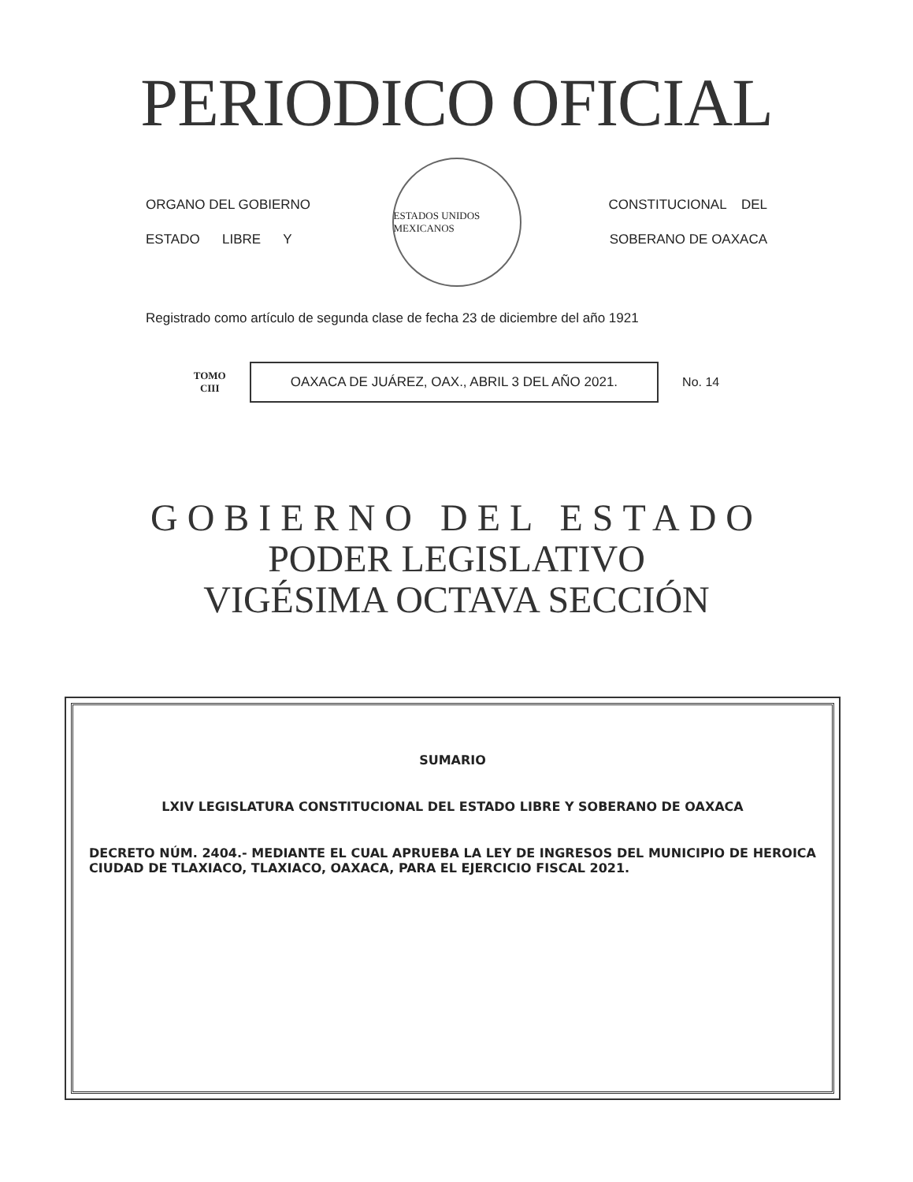PERIODICO OFICIAL
ORGANO DEL GOBIERNO
ESTADO LIBRE Y
ESTADOS UNIDOS MEXICANOS
CONSTITUCIONAL DEL
SOBERANO DE OAXACA
Registrado como artículo de segunda clase de fecha 23 de diciembre del año 1921
TOMO
CIII
OAXACA DE JUÁREZ, OAX., ABRIL 3 DEL AÑO 2021.
No. 14
GOBIERNO DEL ESTADO
PODER LEGISLATIVO
VIGÉSIMA OCTAVA SECCIÓN
SUMARIO
LXIV LEGISLATURA CONSTITUCIONAL DEL ESTADO LIBRE Y SOBERANO DE OAXACA
DECRETO NÚM. 2404.- MEDIANTE EL CUAL APRUEBA LA LEY DE INGRESOS DEL MUNICIPIO DE HEROICA CIUDAD DE TLAXIACO, TLAXIACO, OAXACA, PARA EL EJERCICIO FISCAL 2021.